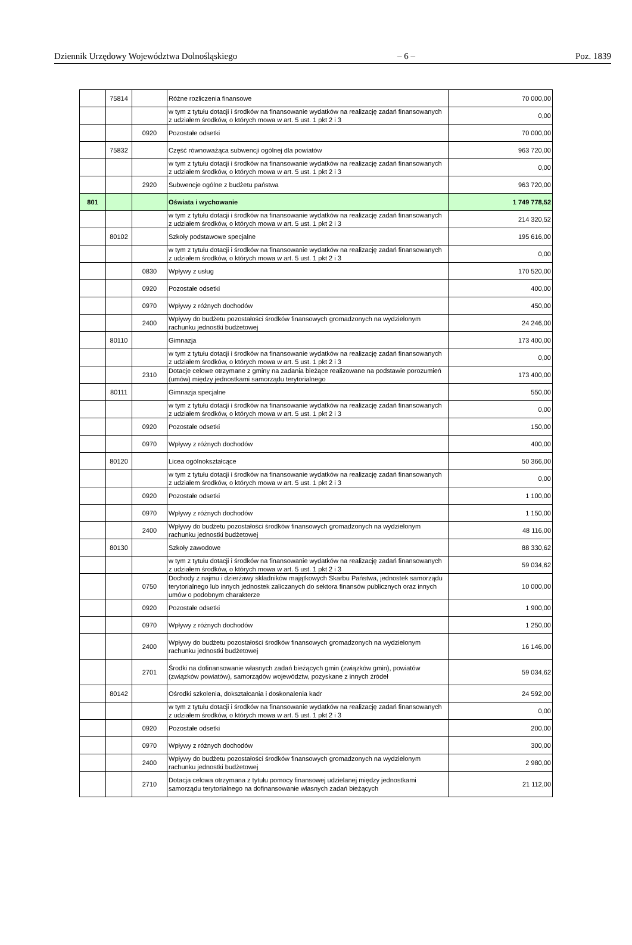Dziennik Urzędowy Województwa Dolnośląskiego – 6 – Poz. 1839
| | 75814 | | Różne rozliczenia finansowe | 70 000,00 |
| | | | w tym z tytułu dotacji i środków na finansowanie wydatków na realizację zadań finansowanych z udziałem środków, o których mowa w art. 5 ust. 1 pkt 2 i 3 | 0,00 |
| | | 0920 | Pozostałe odsetki | 70 000,00 |
| | 75832 | | Część równoważąca subwencji ogólnej dla powiatów | 963 720,00 |
| | | | w tym z tytułu dotacji i środków na finansowanie wydatków na realizację zadań finansowanych z udziałem środków, o których mowa w art. 5 ust. 1 pkt 2 i 3 | 0,00 |
| | | 2920 | Subwencje ogólne z budżetu państwa | 963 720,00 |
| 801 | | | Oświata i wychowanie | 1 749 778,52 |
| | | | w tym z tytułu dotacji i środków na finansowanie wydatków na realizację zadań finansowanych z udziałem środków, o których mowa w art. 5 ust. 1 pkt 2 i 3 | 214 320,52 |
| | 80102 | | Szkoły podstawowe specjalne | 195 616,00 |
| | | | w tym z tytułu dotacji i środków na finansowanie wydatków na realizację zadań finansowanych z udziałem środków, o których mowa w art. 5 ust. 1 pkt 2 i 3 | 0,00 |
| | | 0830 | Wpływy z usług | 170 520,00 |
| | | 0920 | Pozostałe odsetki | 400,00 |
| | | 0970 | Wpływy z różnych dochodów | 450,00 |
| | | 2400 | Wpływy do budżetu pozostałości środków finansowych gromadzonych na wydzielonym rachunku jednostki budżetowej | 24 246,00 |
| | 80110 | | Gimnazja | 173 400,00 |
| | | | w tym z tytułu dotacji i środków na finansowanie wydatków na realizację zadań finansowanych z udziałem środków, o których mowa w art. 5 ust. 1 pkt 2 i 3 | 0,00 |
| | | 2310 | Dotacje celowe otrzymane z gminy na zadania bieżące realizowane na podstawie porozumień (umów) między jednostkami samorządu terytorialnego | 173 400,00 |
| | 80111 | | Gimnazja specjalne | 550,00 |
| | | | w tym z tytułu dotacji i środków na finansowanie wydatków na realizację zadań finansowanych z udziałem środków, o których mowa w art. 5 ust. 1 pkt 2 i 3 | 0,00 |
| | | 0920 | Pozostałe odsetki | 150,00 |
| | | 0970 | Wpływy z różnych dochodów | 400,00 |
| | 80120 | | Licea ogólnokształcące | 50 366,00 |
| | | | w tym z tytułu dotacji i środków na finansowanie wydatków na realizację zadań finansowanych z udziałem środków, o których mowa w art. 5 ust. 1 pkt 2 i 3 | 0,00 |
| | | 0920 | Pozostałe odsetki | 1 100,00 |
| | | 0970 | Wpływy z różnych dochodów | 1 150,00 |
| | | 2400 | Wpływy do budżetu pozostałości środków finansowych gromadzonych na wydzielonym rachunku jednostki budżetowej | 48 116,00 |
| | 80130 | | Szkoły zawodowe | 88 330,62 |
| | | | w tym z tytułu dotacji i środków na finansowanie wydatków na realizację zadań finansowanych z udziałem środków, o których mowa w art. 5 ust. 1 pkt 2 i 3 | 59 034,62 |
| | | 0750 | Dochody z najmu i dzierżawy składników majątkowych Skarbu Państwa, jednostek samorządu terytorialnego lub innych jednostek zaliczanych do sektora finansów publicznych oraz innych umów o podobnym charakterze | 10 000,00 |
| | | 0920 | Pozostałe odsetki | 1 900,00 |
| | | 0970 | Wpływy z różnych dochodów | 1 250,00 |
| | | 2400 | Wpływy do budżetu pozostałości środków finansowych gromadzonych na wydzielonym rachunku jednostki budżetowej | 16 146,00 |
| | | 2701 | Środki na dofinansowanie własnych zadań bieżących gmin (związków gmin), powiatów (związków powiatów), samorządów województw, pozyskane z innych źródeł | 59 034,62 |
| | 80142 | | Ośrodki szkolenia, dokształcania i doskonalenia kadr | 24 592,00 |
| | | | w tym z tytułu dotacji i środków na finansowanie wydatków na realizację zadań finansowanych z udziałem środków, o których mowa w art. 5 ust. 1 pkt 2 i 3 | 0,00 |
| | | 0920 | Pozostałe odsetki | 200,00 |
| | | 0970 | Wpływy z różnych dochodów | 300,00 |
| | | 2400 | Wpływy do budżetu pozostałości środków finansowych gromadzonych na wydzielonym rachunku jednostki budżetowej | 2 980,00 |
| | | 2710 | Dotacja celowa otrzymana z tytułu pomocy finansowej udzielanej między jednostkami samorządu terytorialnego na dofinansowanie własnych zadań bieżących | 21 112,00 |